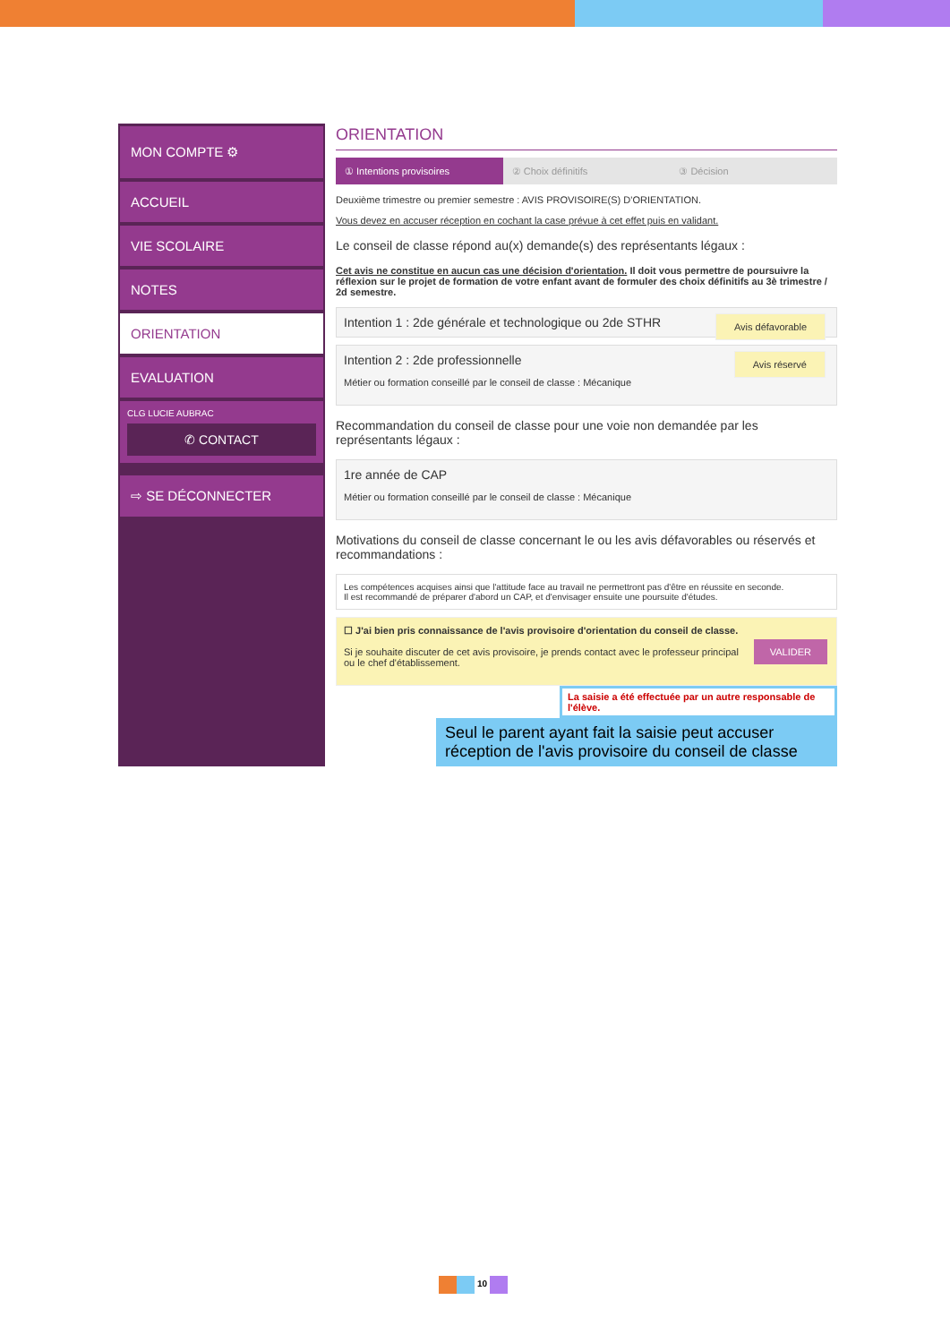MON COMPTE ⚙
ACCUEIL
VIE SCOLAIRE
NOTES
ORIENTATION
EVALUATION
CLG LUCIE AUBRAC
✆ CONTACT
⇨ SE DÉCONNECTER
ORIENTATION
① Intentions provisoires ② Choix définitifs ③ Décision
Deuxième trimestre ou premier semestre : AVIS PROVISOIRE(S) D'ORIENTATION.
Vous devez en accuser réception en cochant la case prévue à cet effet puis en validant.
Le conseil de classe répond au(x) demande(s) des représentants légaux :
Cet avis ne constitue en aucun cas une décision d'orientation. Il doit vous permettre de poursuivre la réflexion sur le projet de formation de votre enfant avant de formuler des choix définitifs au 3è trimestre / 2d semestre.
Intention 1 : 2de générale et technologique ou 2de STHR Avis défavorable
Intention 2 : 2de professionnelle
Métier ou formation conseillé par le conseil de classe : Mécanique
Avis réservé
Recommandation du conseil de classe pour une voie non demandée par les représentants légaux :
1re année de CAP
Métier ou formation conseillé par le conseil de classe : Mécanique
Motivations du conseil de classe concernant le ou les avis défavorables ou réservés et recommandations :
Les compétences acquises ainsi que l'attitude face au travail ne permettront pas d'être en réussite en seconde.
Il est recommandé de préparer d'abord un CAP, et d'envisager ensuite une poursuite d'études.
☐ J'ai bien pris connaissance de l'avis provisoire d'orientation du conseil de classe.
Si je souhaite discuter de cet avis provisoire, je prends contact avec le professeur principal ou le chef d'établissement.
VALIDER
La saisie a été effectuée par un autre responsable de l'élève.
Seul le parent ayant fait la saisie peut accuser réception de l'avis provisoire du conseil de classe
10